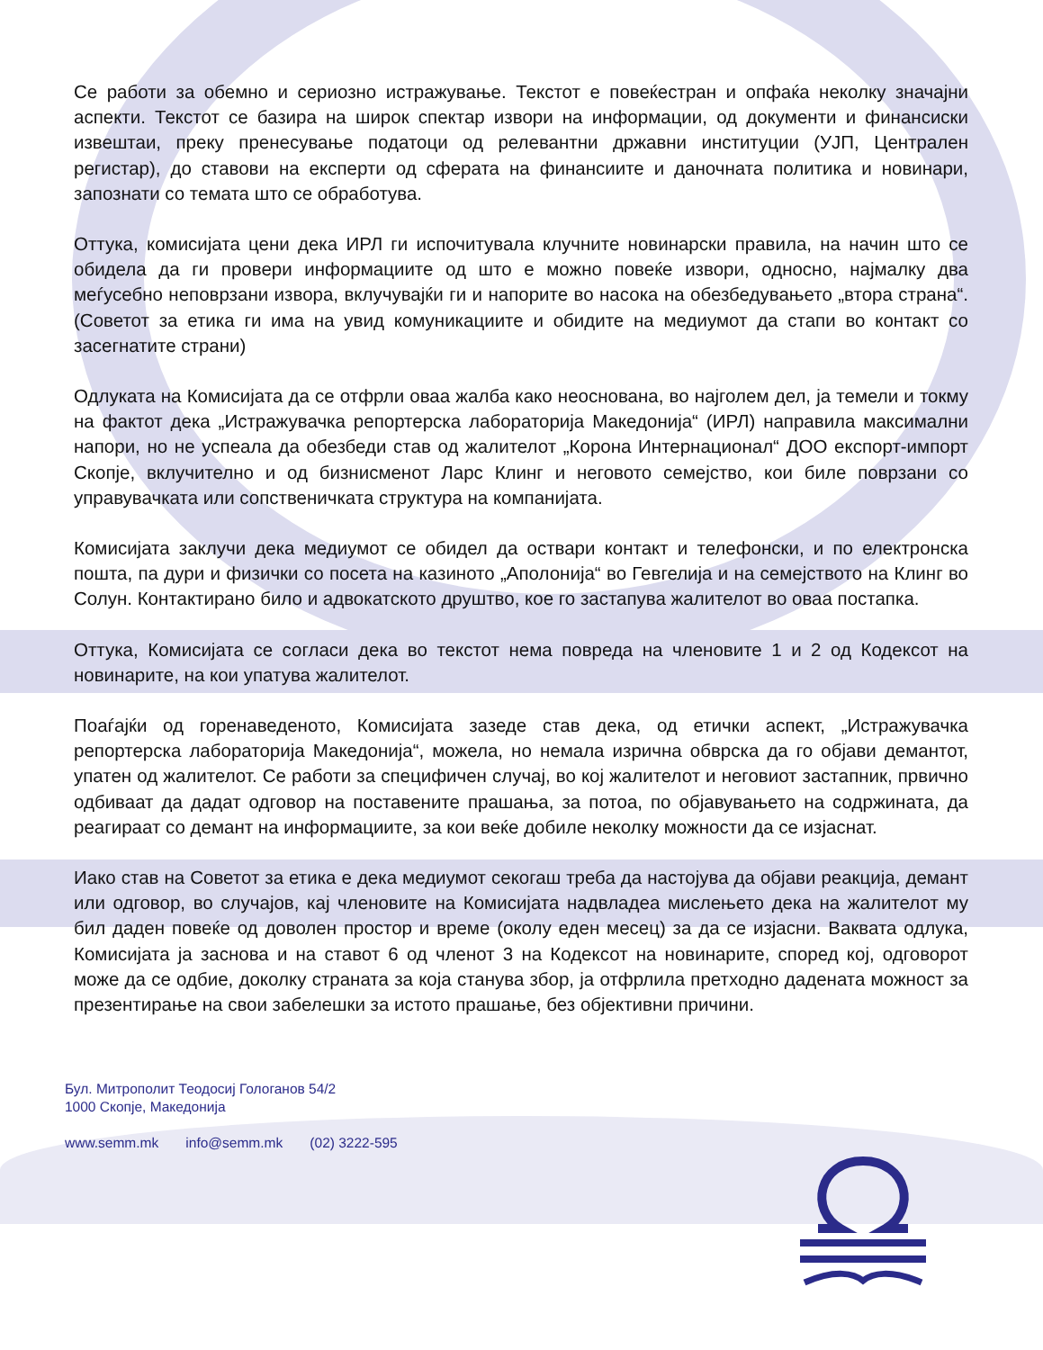Се работи за обемно и сериозно истражување. Текстот е повеќестран и опфаќа неколку значајни аспекти. Текстот се базира на широк спектар извори на информации, од документи и финансиски извештаи, преку пренесување податоци од релевантни државни институции (УЈП, Централен регистар), до ставови на експерти од сферата на финансиите и даночната политика и новинари, запознати со темата што се обработува.
Оттука, комисијата цени дека ИРЛ ги испочитувала клучните новинарски правила, на начин што се обидела да ги провери информациите од што е можно повеќе извори, односно, најмалку два меѓусебно неповрзани извора, вклучувајќи ги и напорите во насока на обезбедувањето „втора страна“. (Советот за етика ги има на увид комуникациите и обидите на медиумот да стапи во контакт со засегнатите страни)
Одлуката на Комисијата да се отфрли оваа жалба како неоснована, во најголем дел, ја темели и токму на фактот дека „Истражувачка репортерска лабораторија Македонија“ (ИРЛ) направила максимални напори, но не успеала да обезбеди став од жалителот „Корона Интернационал“ ДОО експорт-импорт Скопје, вклучително и од бизнисменот Ларс Клинг и неговото семејство, кои биле поврзани со управувачката или сопственичката структура на компанијата.
Комисијата заклучи дека медиумот се обидел да оствари контакт и телефонски, и по електронска пошта, па дури и физички со посета на казиното „Аполонија“ во Гевгелија и на семејството на Клинг во Солун. Контактирано било и адвокатското друштво, кое го застапува жалителот во оваа постапка.
Оттука, Комисијата се согласи дека во текстот нема повреда на членовите 1 и 2 од Кодексот на новинарите, на кои упатува жалителот.
Поаѓајќи од горенаведеното, Комисијата зазеде став дека, од етички аспект, „Истражувачка репортерска лабораторија Македонија“, можела, но немала изрична обврска да го објави демантот, упатен од жалителот. Се работи за специфичен случај, во кој жалителот и неговиот застапник, првично одбиваат да дадат одговор на поставените прашања, за потоа, по објавувањето на содржината, да реагираат со демант на информациите, за кои веќе добиле неколку можности да се изјаснат.
Иако став на Советот за етика е дека медиумот секогаш треба да настојува да објави реакција, демант или одговор, во случајов, кај членовите на Комисијата надвладеа мислењето дека на жалителот му бил даден повеќе од доволен простор и време (околу еден месец) за да се изјасни. Ваквата одлука, Комисијата ја заснова и на ставот 6 од членот 3 на Кодексот на новинарите, според кој, одговорот може да се одбие, доколку страната за која станува збор, ја отфрлила претходно дадената можност за презентирање на свои забелешки за истото прашање, без објективни причини.
Бул. Митрополит Теодосиј Гологанов 54/2
1000 Скопје, Македонија
www.semm.mk info@semm.mk (02) 3222-595